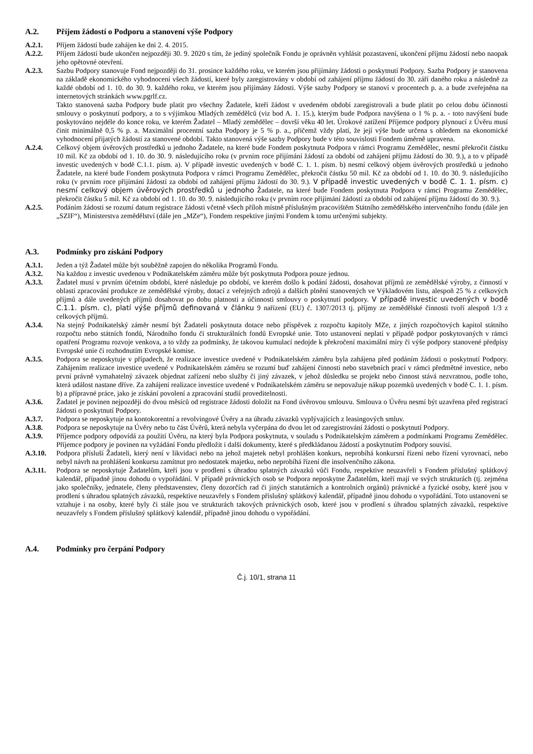A.2. Příjem žádostí o Podporu a stanovení výše Podpory
A.2.1. Příjem žádostí bude zahájen ke dni 2. 4. 2015.
A.2.2. Příjem žádostí bude ukončen nejpozději 30. 9. 2020 s tím, že jediný společník Fondu je oprávněn vyhlásit pozastavení, ukončení příjmu žádostí nebo naopak jeho opětovné otevření.
A.2.3. Sazbu Podpory stanovuje Fond nejpozději do 31. prosince každého roku, ve kterém jsou přijímány žádosti o poskytnutí Podpory. Sazba Podpory je stanovena na základě ekonomického vyhodnocení všech žádostí, které byly zaregistrovány v období od zahájení příjmu žádostí do 30. září daného roku a následně za každé období od 1. 10. do 30. 9. každého roku, ve kterém jsou přijímány žádosti. Výše sazby Podpory se stanoví v procentech p. a. a bude zveřejněna na internetových stránkách www.pgrlf.cz.
Takto stanovená sazba Podpory bude platit pro všechny Žadatele, kteří žádost v uvedeném období zaregistrovali a bude platit po celou dobu účinnosti smlouvy o poskytnutí podpory, a to s výjimkou Mladých zemědělců (viz bod A. 1. 15.), kterým bude Podpora navýšena o 1 % p. a. - toto navýšení bude poskytováno nejdéle do konce roku, ve kterém Žadatel – Mladý zemědělec – dovrší věku 40 let. Úrokové zatížení Příjemce podpory plynoucí z Úvěru musí činit minimálně 0,5 % p. a. Maximální procentní sazba Podpory je 5 % p. a., přičemž vždy platí, že její výše bude určena s ohledem na ekonomické vyhodnocení přijatých žádostí za stanovené období. Takto stanovená výše sazby Podpory bude v této souvislosti Fondem úměrně upravena.
A.2.4. Celkový objem úvěrových prostředků u jednoho Žadatele, na které bude Fondem poskytnuta Podpora v rámci Programu Zemědělec, nesmí překročit částku 10 mil. Kč za období od 1. 10. do 30. 9. následujícího roku (v prvním roce přijímání žádostí za období od zahájení příjmu žádostí do 30. 9.), a to v případě investic uvedených v bodě C.1.1. písm. a). V případě investic uvedených v bodě C. 1. 1. písm. b) nesmí celkový objem úvěrových prostředků u jednoho Žadatele, na které bude Fondem poskytnuta Podpora v rámci Programu Zemědělec, překročit částku 50 mil. Kč za období od 1. 10. do 30. 9. následujícího roku (v prvním roce přijímání žádostí za období od zahájení příjmu žádostí do 30. 9.). V případě investic uvedených v bodě C. 1. 1. písm. c) nesmí celkový objem úvěrových prostředků u jednoho Žadatele, na které bude Fondem poskytnuta Podpora v rámci Programu Zemědělec, překročit částku 5 mil. Kč za období od 1. 10. do 30. 9. následujícího roku (v prvním roce přijímání žádostí za období od zahájení příjmu žádostí do 30. 9.).
A.2.5. Podáním žádosti se rozumí datum registrace žádosti včetně všech příloh místně příslušným pracovištěm Státního zemědělského intervenčního fondu (dále jen „SZIF“), Ministerstva zemědělství (dále jen „MZe“), Fondem respektive jinými Fondem k tomu určenými subjekty.
A.3. Podmínky pro získání Podpory
A.3.1. Jeden a týž Žadatel může být souběžně zapojen do několika Programů Fondu.
A.3.2. Na každou z investic uvedenou v Podnikatelském záměru může být poskytnuta Podpora pouze jednou.
A.3.3. Žadatel musí v prvním účetním období, které následuje po období, ve kterém došlo k podání žádosti, dosahovat příjmů ze zemědělské výroby, z činností v oblasti zpracování produkce ze zemědělské výroby, dotací z veřejných zdrojů a dalších plnění stanovených ve Výkladovém listu, alespoň 25 % z celkových příjmů a dále uvedených příjmů dosahovat po dobu platnosti a účinnosti smlouvy o poskytnutí podpory. V případě investic uvedených v bodě C.1.1. písm. c), platí výše příjmů definovaná v článku 9 nařízení (EU) č. 1307/2013 tj. příjmy ze zemědělské činnosti tvoří alespoň 1/3 z celkových příjmů.
A.3.4. Na stejný Podnikatelský záměr nesmí být Žadateli poskytnuta dotace nebo příspěvek z rozpočtu kapitoly MZe, z jiných rozpočtových kapitol státního rozpočtu nebo státních fondů, Národního fondu či strukturálních fondů Evropské unie. Toto ustanovení neplatí v případě podpor poskytovaných v rámci opatření Programu rozvoje venkova, a to vždy za podmínky, že takovou kumulací nedojde k překročení maximální míry či výše podpory stanovené předpisy Evropské unie či rozhodnutím Evropské komise.
A.3.5. Podpora se neposkytuje v případech, že realizace investice uvedené v Podnikatelském záměru byla zahájena před podáním žádosti o poskytnutí Podpory. Zahájením realizace investice uvedené v Podnikatelském záměru se rozumí buď zahájení činnosti nebo stavebních prací v rámci předmětné investice, nebo první právně vymahatelný závazek objednat zařízení nebo služby či jiný závazek, v jehož důsledku se projekt nebo činnost stává nezvratnou, podle toho, která událost nastane dříve. Za zahájení realizace investice uvedené v Podnikatelském záměru se nepovažuje nákup pozemků uvedených v bodě C. 1. 1. písm. b) a přípravné práce, jako je získání povolení a zpracování studií proveditelnosti.
A.3.6. Žadatel je povinen nejpozději do dvou měsíců od registrace žádosti doložit na Fond úvěrovou smlouvu. Smlouva o Úvěru nesmí být uzavřena před registrací žádosti o poskytnutí Podpory.
A.3.7. Podpora se neposkytuje na kontokorentní a revolvingové Úvěry a na úhradu závazků vyplývajících z leasingových smluv.
A.3.8. Podpora se neposkytuje na Úvěry nebo tu část Úvěrů, která nebyla vyčerpána do dvou let od zaregistrování žádosti o poskytnutí Podpory.
A.3.9. Příjemce podpory odpovídá za použití Úvěru, na který byla Podpora poskytnuta, v souladu s Podnikatelským záměrem a podmínkami Programu Zemědělec. Příjemce podpory je povinen na vyžádání Fondu předložit i další dokumenty, které s předkládanou žádostí a poskytnutím Podpory souvisí.
A.3.10. Podpora přísluší Žadateli, který není v likvidaci nebo na jehož majetek nebyl prohlášen konkurs, neprobíhá konkursní řízení nebo řízení vyrovnací, nebo nebyl návrh na prohlášení konkursu zamítnut pro nedostatek majetku, nebo neprobíhá řízení dle insolvenčního zákona.
A.3.11. Podpora se neposkytuje Žadatelům, kteří jsou v prodlení s úhradou splatných závazků vůči Fondu, respektive neuzavřeli s Fondem příslušný splátkový kalendář, případně jinou dohodu o vypořádání. V případě právnických osob se Podpora neposkytne Žadatelům, kteří mají ve svých strukturách (tj. zejména jako společníky, jednatele, členy představenstev, členy dozorčích rad či jiných statutárních a kontrolních orgánů) právnické a fyzické osoby, které jsou v prodlení s úhradou splatných závazků, respektive neuzavřely s Fondem příslušný splátkový kalendář, případně jinou dohodu o vypořádání. Toto ustanovení se vztahuje i na osoby, které byly či stále jsou ve strukturách takových právnických osob, které jsou v prodlení s úhradou splatných závazků, respektive neuzavřely s Fondem příslušný splátkový kalendář, případně jinou dohodu o vypořádání.
A.4. Podmínky pro čerpání Podpory
Č.j. 10/1, strana 11